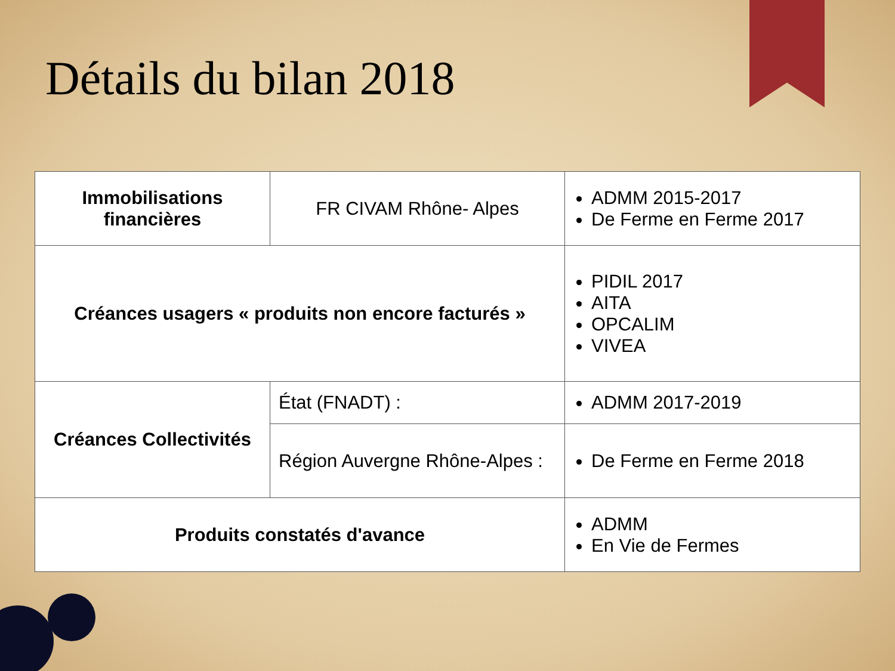Détails du bilan 2018
| Immobilisations financières | FR CIVAM Rhône- Alpes | ADMM 2015-2017 De Ferme en Ferme 2017 |
| Créances usagers « produits non encore facturés » | | PIDIL 2017 AITA OPCALIM VIVEA |
| Créances Collectivités | État (FNADT) : | ADMM 2017-2019 |
| | Région Auvergne Rhône-Alpes : | De Ferme en Ferme 2018 |
| Produits constatés d'avance | | ADMM En Vie de Fermes |